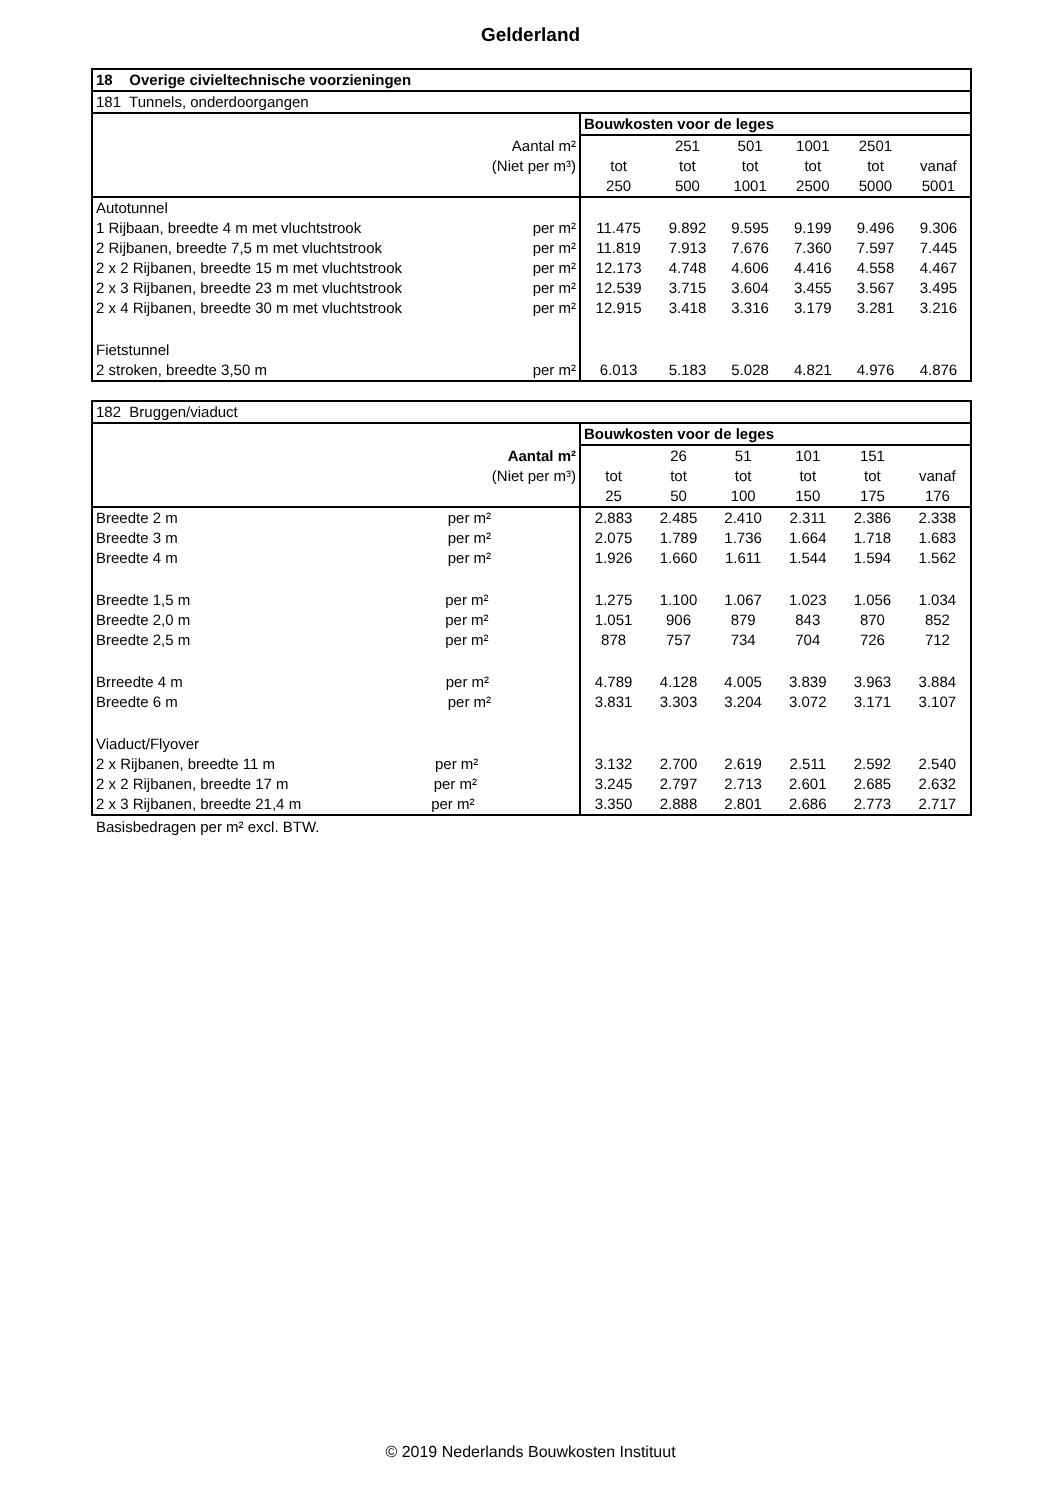Gelderland
| 18 Overige civieltechnische voorzieningen | | | | | | |
| 181 Tunnels, onderdoorgangen | | | | | | |
| | Bouwkosten voor de leges | | | | | |
| Aantal m² | | 251 | 501 | 1001 | 2501 | |
| (Niet per m³) | tot | tot | tot | tot | tot | vanaf |
| | 250 | 500 | 1001 | 2500 | 5000 | 5001 |
| Autotunnel | | | | | | |
| 1 Rijbaan, breedte 4 m met vluchtstrook per m² | 11.475 | 9.892 | 9.595 | 9.199 | 9.496 | 9.306 |
| 2 Rijbanen, breedte 7,5 m met vluchtstrook per m² | 11.819 | 7.913 | 7.676 | 7.360 | 7.597 | 7.445 |
| 2 x 2 Rijbanen, breedte 15 m met vluchtstrook per m² | 12.173 | 4.748 | 4.606 | 4.416 | 4.558 | 4.467 |
| 2 x 3 Rijbanen, breedte 23 m met vluchtstrook per m² | 12.539 | 3.715 | 3.604 | 3.455 | 3.567 | 3.495 |
| 2 x 4 Rijbanen, breedte 30 m met vluchtstrook per m² | 12.915 | 3.418 | 3.316 | 3.179 | 3.281 | 3.216 |
| Fietstunnel | | | | | | |
| 2 stroken, breedte 3,50 m per m² | 6.013 | 5.183 | 5.028 | 4.821 | 4.976 | 4.876 |
| 182 Bruggen/viaduct | | | | | | |
| | Bouwkosten voor de leges | | | | | |
| Aantal m² | | 26 | 51 | 101 | 151 | |
| (Niet per m³) | tot | tot | tot | tot | tot | vanaf |
| | 25 | 50 | 100 | 150 | 175 | 176 |
| Breedte 2 m per m² | 2.883 | 2.485 | 2.410 | 2.311 | 2.386 | 2.338 |
| Breedte 3 m per m² | 2.075 | 1.789 | 1.736 | 1.664 | 1.718 | 1.683 |
| Breedte 4 m per m² | 1.926 | 1.660 | 1.611 | 1.544 | 1.594 | 1.562 |
| Breedte 1,5 m per m² | 1.275 | 1.100 | 1.067 | 1.023 | 1.056 | 1.034 |
| Breedte 2,0 m per m² | 1.051 | 906 | 879 | 843 | 870 | 852 |
| Breedte 2,5 m per m² | 878 | 757 | 734 | 704 | 726 | 712 |
| Brreedte 4 m per m² | 4.789 | 4.128 | 4.005 | 3.839 | 3.963 | 3.884 |
| Breedte 6 m per m² | 3.831 | 3.303 | 3.204 | 3.072 | 3.171 | 3.107 |
| Viaduct/Flyover | | | | | | |
| 2 x Rijbanen, breedte 11 m per m² | 3.132 | 2.700 | 2.619 | 2.511 | 2.592 | 2.540 |
| 2 x 2 Rijbanen, breedte 17 m per m² | 3.245 | 2.797 | 2.713 | 2.601 | 2.685 | 2.632 |
| 2 x 3 Rijbanen, breedte 21,4 m per m² | 3.350 | 2.888 | 2.801 | 2.686 | 2.773 | 2.717 |
Basisbedragen per m² excl. BTW.
© 2019 Nederlands Bouwkosten Instituut